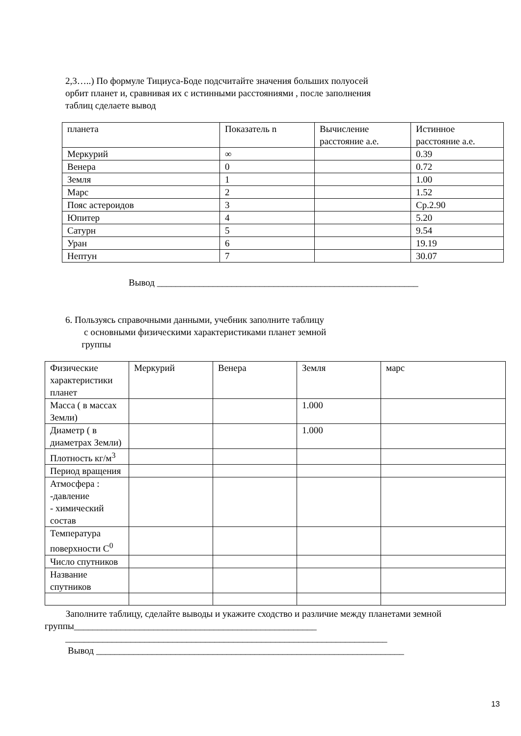2,3…..) По формуле Тициуса-Боде подсчитайте значения больших полуосей
орбит планет и, сравнивая их с истинными расстояниями , после заполнения
таблиц сделаете вывод
| планета | Показатель n | Вычисление расстояние а.е. | Истинное расстояние а.е. |
| Меркурий | ∞ | | 0.39 |
| Венера | 0 | | 0.72 |
| Земля | 1 | | 1.00 |
| Марс | 2 | | 1.52 |
| Пояс астероидов | 3 | | Ср.2.90 |
| Юпитер | 4 | | 5.20 |
| Сатурн | 5 | | 9.54 |
| Уран | 6 | | 19.19 |
| Нептун | 7 | | 30.07 |
Вывод ________________________________________________________
6. Пользуясь справочными данными, учебник заполните таблицу
с основными физическими характеристиками планет земной
группы
| Физические характеристики планет | Меркурий | Венера | Земля | марс |
| Масса ( в массах Земли) | | | 1.000 | |
| Диаметр ( в диаметрах Земли) | | | 1.000 | |
| Плотность кг/м<sup>3</sup> | | | | |
| Период вращения | | | | |
| Атмосфера : -давление - химический состав | | | | |
| Температура поверхности С<sup>0</sup> | | | | |
| Число спутников | | | | |
| Название спутников | | | | |
Заполните таблицу, сделайте выводы и укажите сходство и различие между планетами земной группы____________________________________________________
_____________________________________________________________________
Вывод __________________________________________________________________
13